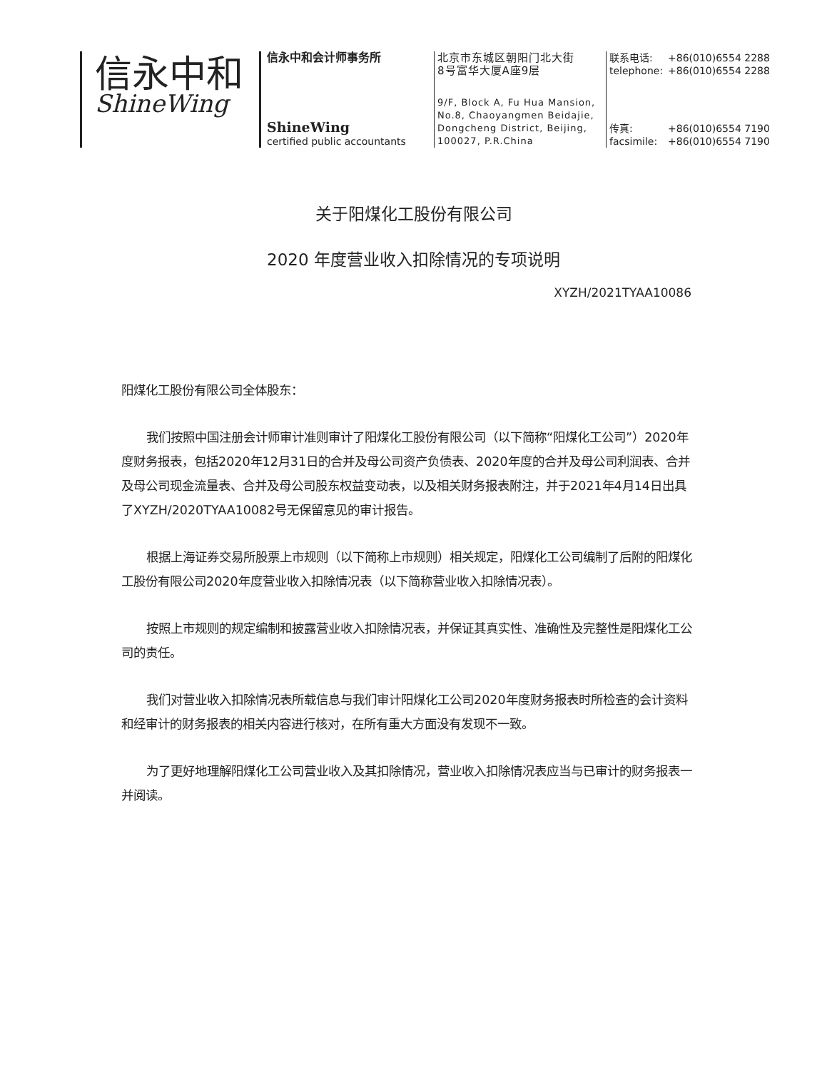信永中和
ShineWing
信永中和会计师事务所
ShineWing
certified public accountants
北京市东城区朝阳门北大街
8号富华大厦A座9层
9/F, Block A, Fu Hua Mansion,
No.8, Chaoyangmen Beidajie,
Dongcheng District, Beijing,
100027, P.R.China
联系电话: +86(010)6554 2288
telephone: +86(010)6554 2288
传真: +86(010)6554 7190
facsimile: +86(010)6554 7190
关于阳煤化工股份有限公司
2020 年度营业收入扣除情况的专项说明
XYZH/2021TYAA10086
阳煤化工股份有限公司全体股东：
我们按照中国注册会计师审计准则审计了阳煤化工股份有限公司（以下简称“阳煤化工公司”）2020年度财务报表，包括2020年12月31日的合并及母公司资产负债表、2020年度的合并及母公司利润表、合并及母公司现金流量表、合并及母公司股东权益变动表，以及相关财务报表附注，并于2021年4月14日出具了XYZH/2020TYAA10082号无保留意见的审计报告。
根据上海证券交易所股票上市规则（以下简称上市规则）相关规定，阳煤化工公司编制了后附的阳煤化工股份有限公司2020年度营业收入扣除情况表（以下简称营业收入扣除情况表）。
按照上市规则的规定编制和披露营业收入扣除情况表，并保证其真实性、准确性及完整性是阳煤化工公司的责任。
我们对营业收入扣除情况表所载信息与我们审计阳煤化工公司2020年度财务报表时所检查的会计资料和经审计的财务报表的相关内容进行核对，在所有重大方面没有发现不一致。
为了更好地理解阳煤化工公司营业收入及其扣除情况，营业收入扣除情况表应当与已审计的财务报表一并阅读。